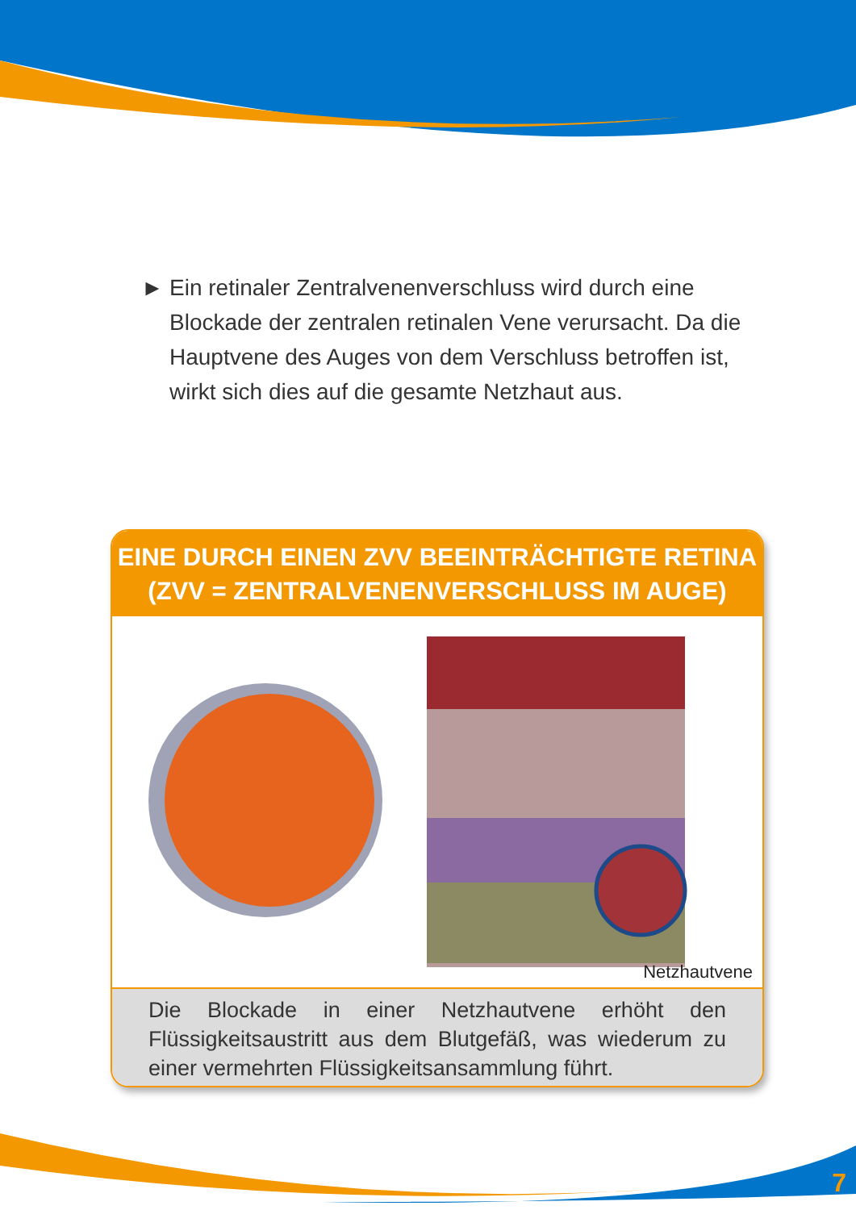► Ein retinaler Zentralvenenverschluss wird durch eine Blockade der zentralen retinalen Vene verursacht. Da die Hauptvene des Auges von dem Verschluss betroffen ist, wirkt sich dies auf die gesamte Netzhaut aus.
EINE DURCH EINEN ZVV BEEINTRÄCHTIGTE RETINA
(ZVV = ZENTRALVENENVERSCHLUSS IM AUGE)
Netzhautvene
Die Blockade in einer Netzhautvene erhöht den Flüssigkeitsaustritt aus dem Blutgefäß, was wiederum zu einer vermehrten Flüssigkeitsansammlung führt.
7